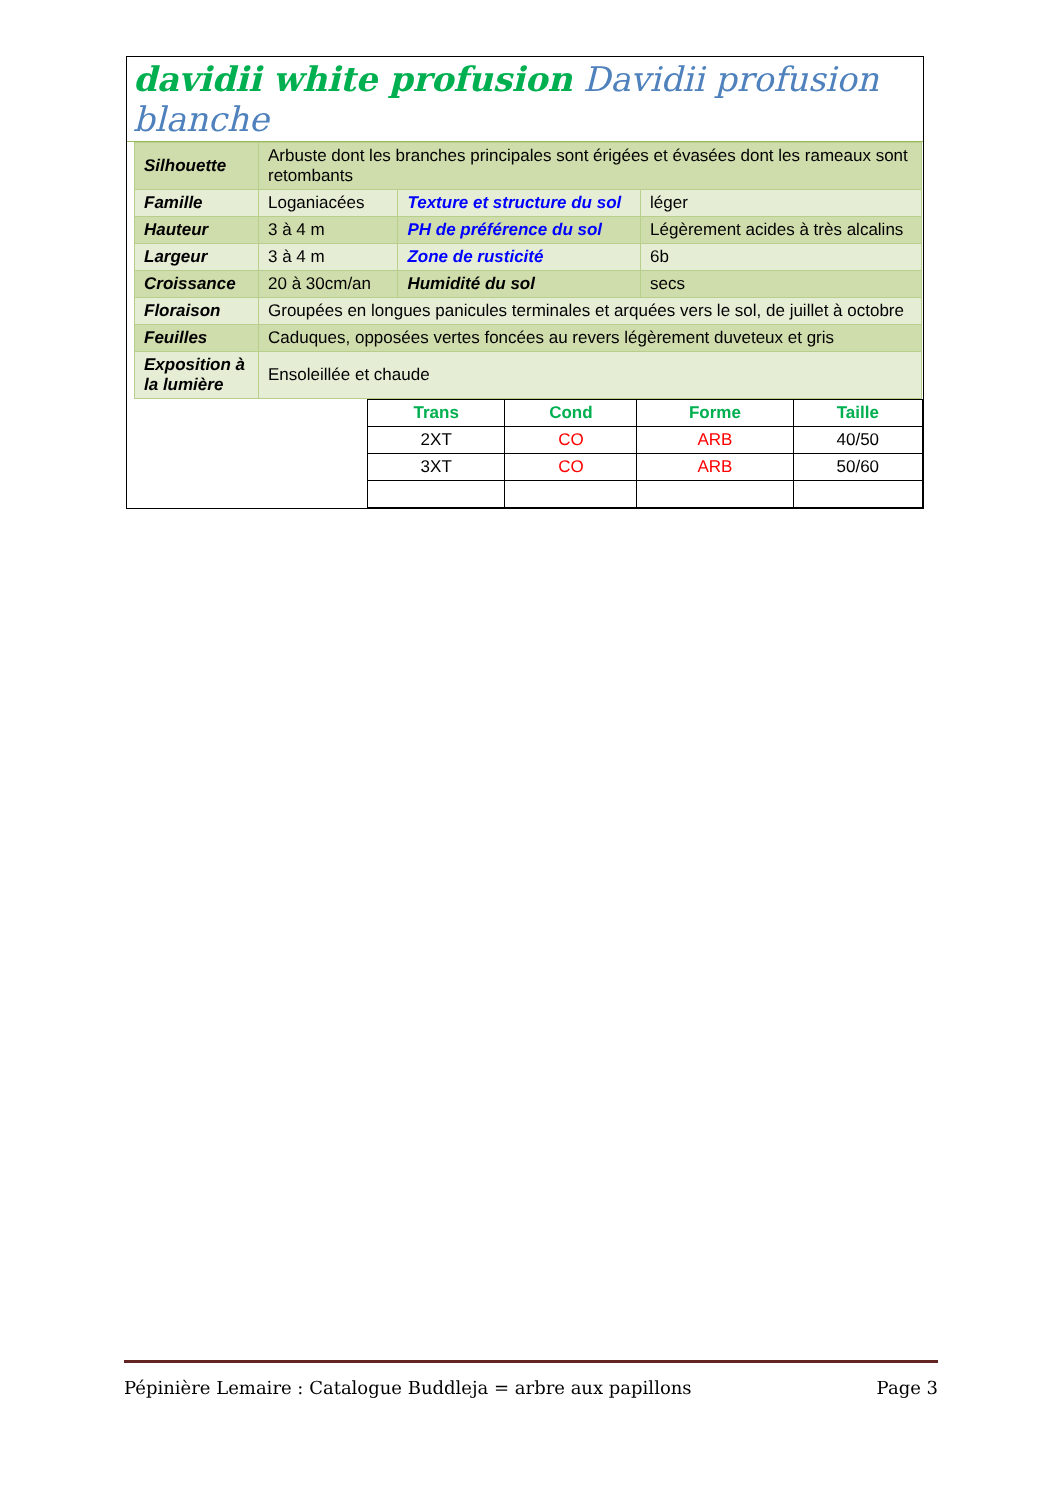davidii white profusion Davidii profusion blanche
| Silhouette | Arbuste dont les branches principales sont érigées et évasées dont les rameaux sont retombants | | |
| Famille | Loganiacées | Texture et structure du sol | léger |
| Hauteur | 3 à 4 m | PH de préférence du sol | Légèrement acides à très alcalins |
| Largeur | 3 à 4 m | Zone de rusticité | 6b |
| Croissance | 20 à 30cm/an | Humidité du sol | secs |
| Floraison | Groupées en longues panicules terminales et arquées vers le sol, de juillet à octobre | | |
| Feuilles | Caduques, opposées vertes foncées au revers légèrement duveteux et gris | | |
| Exposition à la lumière | Ensoleillée et chaude | | |
| Trans | Cond | Forme | Taille |
| --- | --- | --- | --- |
| 2XT | CO | ARB | 40/50 |
| 3XT | CO | ARB | 50/60 |
Pépinière Lemaire : Catalogue Buddleja = arbre aux papillons Page 3